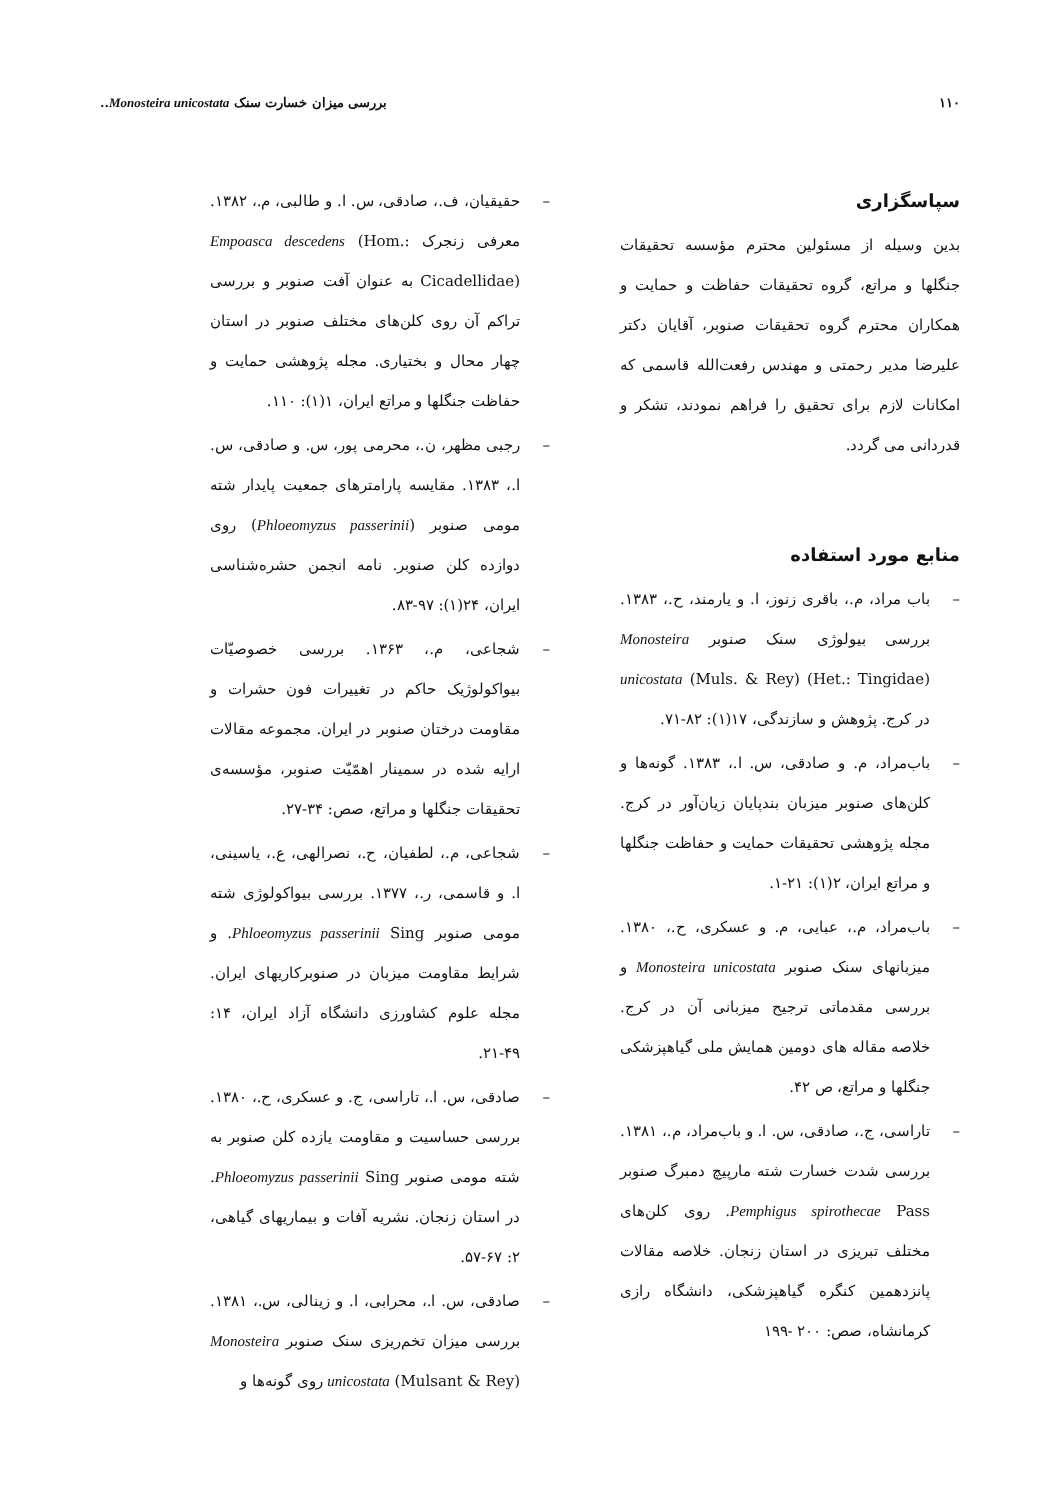۱۱۰ بررسی میزان خسارت سنک Monosteira unicostata..
سپاسگزاری
بدین وسیله از مسئولین محترم مؤسسه تحقیقات جنگلها و مراتع، گروه تحقیقات حفاظت و حمایت و همکاران محترم گروه تحقیقات صنوبر، آقایان دکتر علیرضا مدیر رحمتی و مهندس رفعت‌الله قاسمی که امکانات لازم برای تحقیق را فراهم نمودند، تشکر و قدردانی می گردد.
منابع مورد استفاده
– باب مراد، م.، باقری زنوز، ا. و یارمند، ح.، ۱۳۸۳. بررسی بیولوژی سنک صنوبر Monosteira unicostata (Muls. & Rey) (Het.: Tingidae) در کرج. پژوهش و سازندگی، ۱۷(۱): ۸۲-۷۱.
– باب‌مراد، م. و صادقی، س. ا.، ۱۳۸۳. گونه‌ها و کلن‌های صنوبر میزبان بندپایان زیان‌آور در کرج. مجله پژوهشی تحقیقات حمایت و حفاظت جنگلها و مراتع ایران، ۲(۱): ۲۱-۱.
– باب‌مراد، م.، عبایی، م. و عسکری، ح.، ۱۳۸۰. میزبانهای سنک صنوبر Monosteira unicostata و بررسی مقدماتی ترجیح میزبانی آن در کرج. خلاصه مقاله های دومین همایش ملی گیاهپزشکی جنگلها و مراتع، ص ۴۲.
– تاراسی، ج.، صادقی، س. ا. و باب‌مراد، م.، ۱۳۸۱. بررسی شدت خسارت شته مارپیچ دمبرگ صنوبر Pemphigus spirothecae Pass. روی کلن‌های مختلف تبریزی در استان زنجان. خلاصه مقالات پانزدهمین کنگره گیاهپزشکی، دانشگاه رازی کرمانشاه، صص: ۲۰۰ -۱۹۹
– حقیقیان، ف.، صادقی، س. ا. و طالبی، م.، ۱۳۸۲. معرفی زنجرک Empoasca descedens (Hom.: Cicadellidae) به عنوان آفت صنوبر و بررسی تراکم آن روی کلن‌های مختلف صنوبر در استان چهار محال و بختیاری. مجله پژوهشی حمایت و حفاظت جنگلها و مراتع ایران، ۱(۱): ۱۱۰.
– رجبی مظهر، ن.، محرمی پور، س. و صادقی، س. ا.، ۱۳۸۳. مقایسه پارامترهای جمعیت پایدار شته مومی صنوبر (Phloeomyzus passerinii) روی دوازده کلن صنوبر. نامه انجمن حشره‌شناسی ایران، ۲۴(۱): ۹۷-۸۳.
– شجاعی، م.، ۱۳۶۳. بررسی خصوصیّات بیواکولوژیک حاکم در تغییرات فون حشرات و مقاومت درختان صنوبر در ایران. مجموعه مقالات ارایه شده در سمینار اهمّیّت صنوبر، مؤسسه‌ی تحقیقات جنگلها و مراتع، صص: ۳۴-۲۷.
– شجاعی، م.، لطفیان، ح.، نصرالهی، ع.، یاسینی، ا. و قاسمی، ر.، ۱۳۷۷. بررسی بیواکولوژی شته مومی صنوبر Phloeomyzus passerinii Sing. و شرایط مقاومت میزبان در صنوبرکاریهای ایران. مجله علوم کشاورزی دانشگاه آزاد ایران، ۱۴: ۴۹-۲۱.
– صادقی، س. ا.، تاراسی، ج. و عسکری، ح.، ۱۳۸۰. بررسی حساسیت و مقاومت یازده کلن صنوبر به شته مومی صنوبر Phloeomyzus passerinii Sing. در استان زنجان. نشریه آفات و بیماریهای گیاهی، ۲: ۶۷-۵۷.
– صادقی، س. ا.، محرابی، ا. و زینالی، س.، ۱۳۸۱. بررسی میزان تخم‌ریزی سنک صنوبر Monosteira unicostata (Mulsant & Rey) روی گونه‌ها و